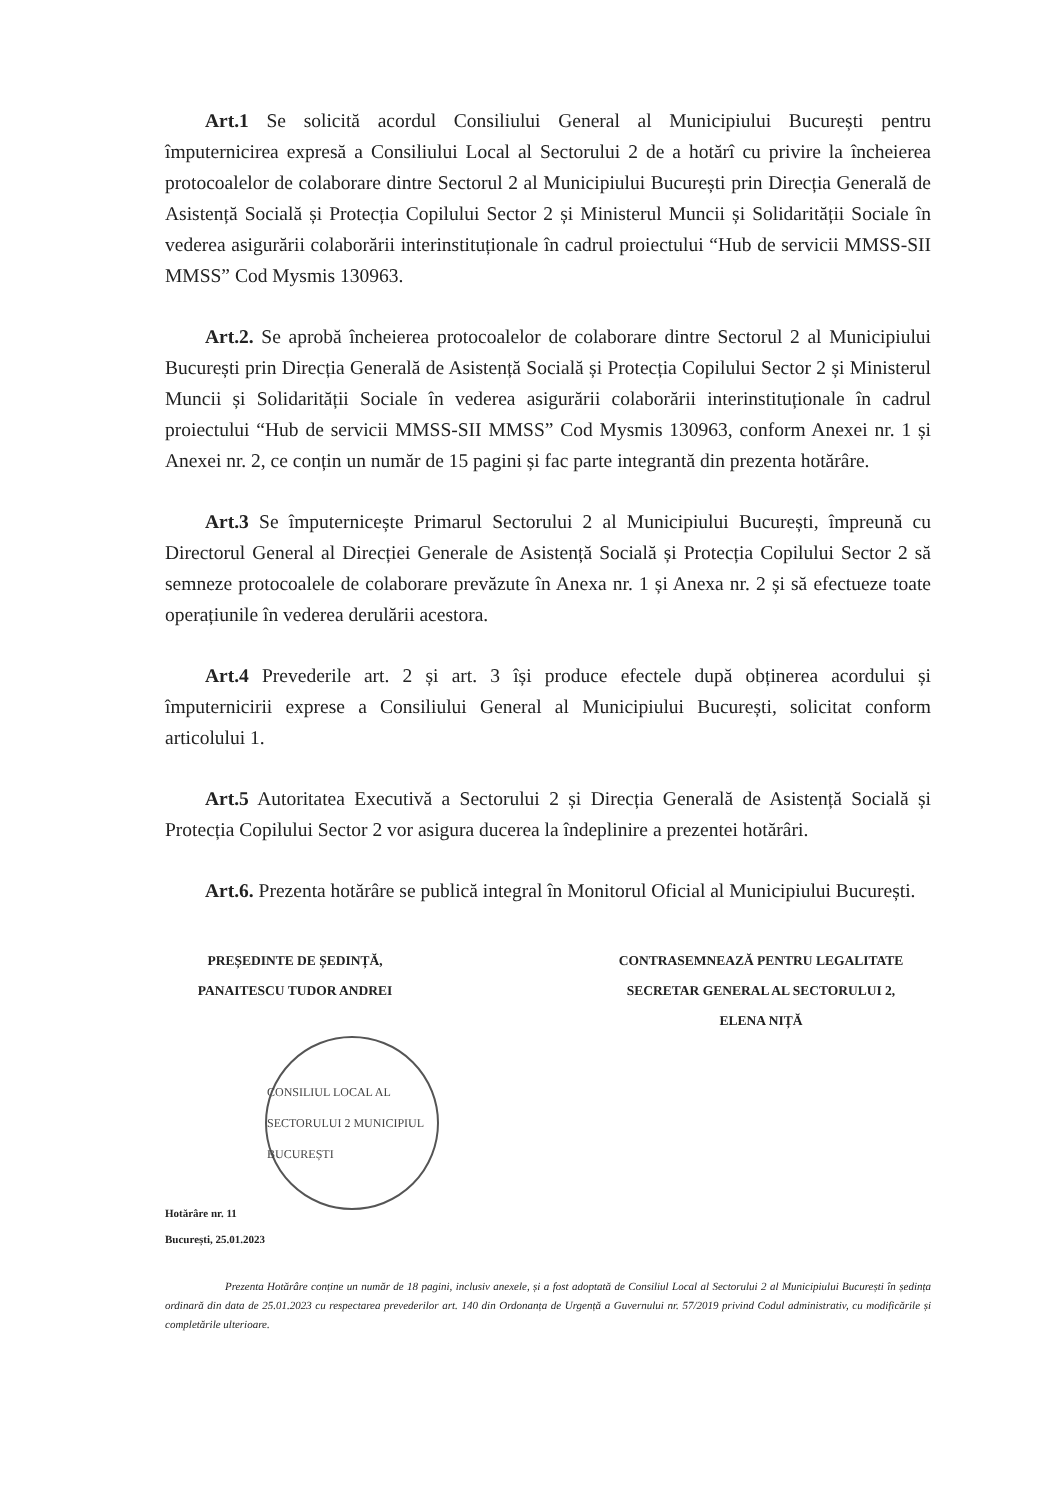Art.1 Se solicită acordul Consiliului General al Municipiului București pentru împuternicirea expresă a Consiliului Local al Sectorului 2 de a hotărî cu privire la încheierea protocoalelor de colaborare dintre Sectorul 2 al Municipiului București prin Direcția Generală de Asistență Socială și Protecția Copilului Sector 2 și Ministerul Muncii și Solidarității Sociale în vederea asigurării colaborării interinstituționale în cadrul proiectului “Hub de servicii MMSS-SII MMSS” Cod Mysmis 130963.
Art.2. Se aprobă încheierea protocoalelor de colaborare dintre Sectorul 2 al Municipiului București prin Direcția Generală de Asistență Socială și Protecția Copilului Sector 2 și Ministerul Muncii și Solidarității Sociale în vederea asigurării colaborării interinstituționale în cadrul proiectului “Hub de servicii MMSS-SII MMSS” Cod Mysmis 130963, conform Anexei nr. 1 și Anexei nr. 2, ce conțin un număr de 15 pagini și fac parte integrantă din prezenta hotărâre.
Art.3 Se împuternicește Primarul Sectorului 2 al Municipiului București, împreună cu Directorul General al Direcției Generale de Asistență Socială și Protecția Copilului Sector 2 să semneze protocoalele de colaborare prevăzute în Anexa nr. 1 și Anexa nr. 2 și să efectueze toate operațiunile în vederea derulării acestora.
Art.4 Prevederile art. 2 și art. 3 își produce efectele după obținerea acordului și împuternicirii exprese a Consiliului General al Municipiului București, solicitat conform articolului 1.
Art.5 Autoritatea Executivă a Sectorului 2 și Direcția Generală de Asistență Socială și Protecția Copilului Sector 2 vor asigura ducerea la îndeplinire a prezentei hotărâri.
Art.6. Prezenta hotărâre se publică integral în Monitorul Oficial al Municipiului București.
PREȘEDINTE DE ȘEDINȚĂ,
PANAITESCU TUDOR ANDREI
CONTRASEMNEAZĂ PENTRU LEGALITATE
SECRETAR GENERAL AL SECTORULUI 2,
ELENA NIȚĂ
CONSILIUL LOCAL AL SECTORULUI 2 MUNICIPIUL BUCUREȘTI
Hotărâre nr. 11
București, 25.01.2023
Prezenta Hotărâre conține un număr de 18 pagini, inclusiv anexele, și a fost adoptată de Consiliul Local al Sectorului 2 al Municipiului București în ședința ordinară din data de 25.01.2023 cu respectarea prevederilor art. 140 din Ordonanța de Urgență a Guvernului nr. 57/2019 privind Codul administrativ, cu modificările și completările ulterioare.